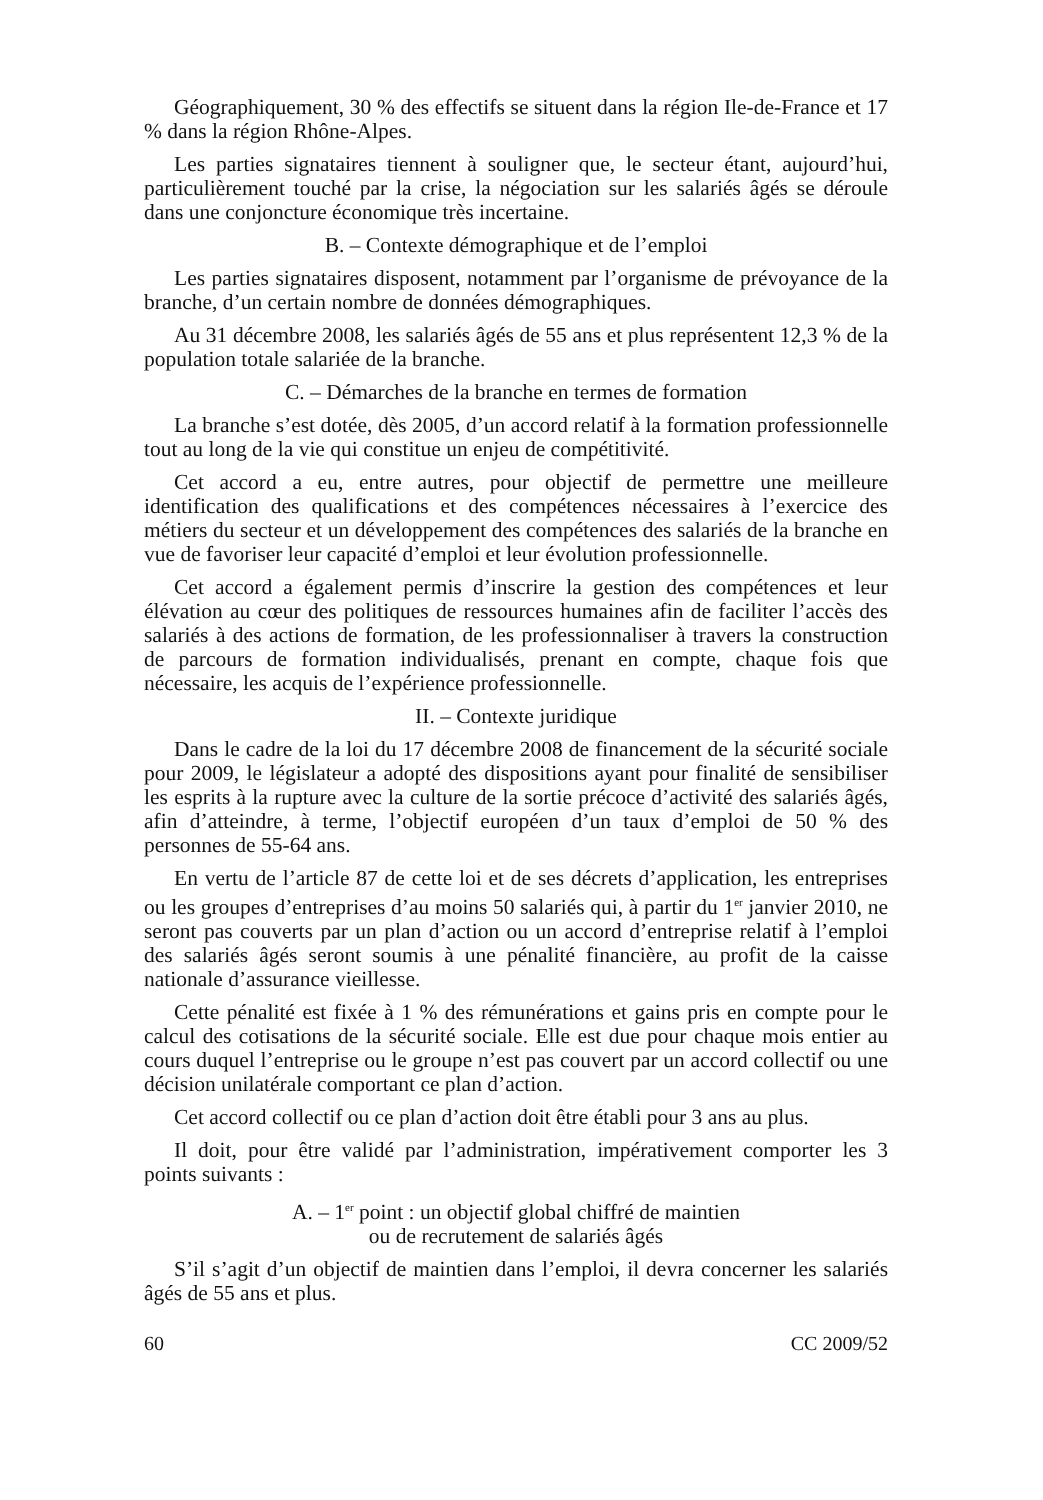Géographiquement, 30 % des effectifs se situent dans la région Ile-de-France et 17 % dans la région Rhône-Alpes.
Les parties signataires tiennent à souligner que, le secteur étant, aujourd’hui, particulièrement touché par la crise, la négociation sur les salariés âgés se déroule dans une conjoncture économique très incertaine.
B. – Contexte démographique et de l’emploi
Les parties signataires disposent, notamment par l’organisme de prévoyance de la branche, d’un certain nombre de données démographiques.
Au 31 décembre 2008, les salariés âgés de 55 ans et plus représentent 12,3 % de la population totale salariée de la branche.
C. – Démarches de la branche en termes de formation
La branche s’est dotée, dès 2005, d’un accord relatif à la formation professionnelle tout au long de la vie qui constitue un enjeu de compétitivité.
Cet accord a eu, entre autres, pour objectif de permettre une meilleure identification des qualifications et des compétences nécessaires à l’exercice des métiers du secteur et un développement des compétences des salariés de la branche en vue de favoriser leur capacité d’emploi et leur évolution professionnelle.
Cet accord a également permis d’inscrire la gestion des compétences et leur élévation au cœur des politiques de ressources humaines afin de faciliter l’accès des salariés à des actions de formation, de les professionnaliser à travers la construction de parcours de formation individualisés, prenant en compte, chaque fois que nécessaire, les acquis de l’expérience professionnelle.
II. – Contexte juridique
Dans le cadre de la loi du 17 décembre 2008 de financement de la sécurité sociale pour 2009, le législateur a adopté des dispositions ayant pour finalité de sensibiliser les esprits à la rupture avec la culture de la sortie précoce d’activité des salariés âgés, afin d’atteindre, à terme, l’objectif européen d’un taux d’emploi de 50 % des personnes de 55-64 ans.
En vertu de l’article 87 de cette loi et de ses décrets d’application, les entreprises ou les groupes d’entreprises d’au moins 50 salariés qui, à partir du 1<sup>er</sup> janvier 2010, ne seront pas couverts par un plan d’action ou un accord d’entreprise relatif à l’emploi des salariés âgés seront soumis à une pénalité financière, au profit de la caisse nationale d’assurance vieillesse.
Cette pénalité est fixée à 1 % des rémunérations et gains pris en compte pour le calcul des cotisations de la sécurité sociale. Elle est due pour chaque mois entier au cours duquel l’entreprise ou le groupe n’est pas couvert par un accord collectif ou une décision unilatérale comportant ce plan d’action.
Cet accord collectif ou ce plan d’action doit être établi pour 3 ans au plus.
Il doit, pour être validé par l’administration, impérativement comporter les 3 points suivants :
A. – 1<sup>er</sup> point : un objectif global chiffré de maintien
ou de recrutement de salariés âgés
S’il s’agit d’un objectif de maintien dans l’emploi, il devra concerner les salariés âgés de 55 ans et plus.
60 CC 2009/52